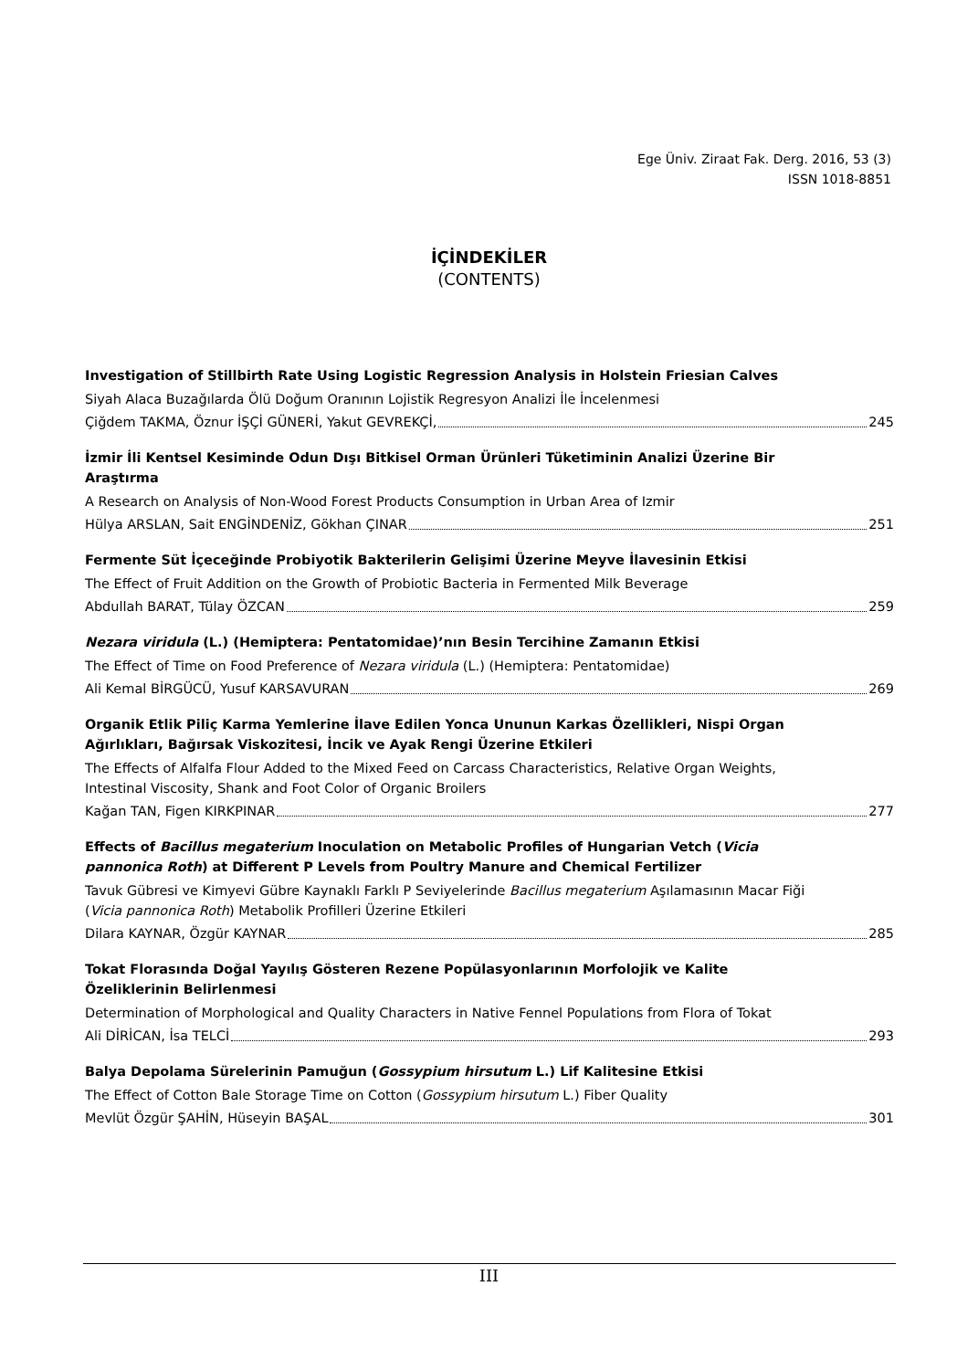Ege Üniv. Ziraat Fak. Derg. 2016, 53 (3)
ISSN 1018-8851
İÇİNDEKİLER
(CONTENTS)
Investigation of Stillbirth Rate Using Logistic Regression Analysis in Holstein Friesian Calves
Siyah Alaca Buzağılarda Ölü Doğum Oranının Lojistik Regresyon Analizi İle İncelenmesi
Çiğdem TAKMA, Öznur İŞÇİ GÜNERİ, Yakut GEVREKÇİ, 245
İzmir İli Kentsel Kesiminde Odun Dışı Bitkisel Orman Ürünleri Tüketiminin Analizi Üzerine Bir Araştırma
A Research on Analysis of Non-Wood Forest Products Consumption in Urban Area of Izmir
Hülya ARSLAN, Sait ENGİNDENİZ, Gökhan ÇINAR 251
Fermente Süt İçeceğinde Probiyotik Bakterilerin Gelişimi Üzerine Meyve İlavesinin Etkisi
The Effect of Fruit Addition on the Growth of Probiotic Bacteria in Fermented Milk Beverage
Abdullah BARAT, Tülay ÖZCAN 259
Nezara viridula (L.) (Hemiptera: Pentatomidae)’nın Besin Tercihine Zamanın Etkisi
The Effect of Time on Food Preference of Nezara viridula (L.) (Hemiptera: Pentatomidae)
Ali Kemal BİRGÜCÜ, Yusuf KARSAVURAN 269
Organik Etlik Piliç Karma Yemlerine İlave Edilen Yonca Ununun Karkas Özellikleri, Nispi Organ Ağırlıkları, Bağırsak Viskozitesi, İncik ve Ayak Rengi Üzerine Etkileri
The Effects of Alfalfa Flour Added to the Mixed Feed on Carcass Characteristics, Relative Organ Weights, Intestinal Viscosity, Shank and Foot Color of Organic Broilers
Kağan TAN, Figen KIRKPINAR 277
Effects of Bacillus megaterium Inoculation on Metabolic Profiles of Hungarian Vetch (Vicia pannonica Roth) at Different P Levels from Poultry Manure and Chemical Fertilizer
Tavuk Gübresi ve Kimyevi Gübre Kaynaklı Farklı P Seviyelerinde Bacillus megaterium Aşılamasının Macar Fiği (Vicia pannonica Roth) Metabolik Profilleri Üzerine Etkileri
Dilara KAYNAR, Özgür KAYNAR 285
Tokat Florasında Doğal Yayılış Gösteren Rezene Popülasyonlarının Morfolojik ve Kalite Özeliklerinin Belirlenmesi
Determination of Morphological and Quality Characters in Native Fennel Populations from Flora of Tokat
Ali DİRİCAN, İsa TELCİ 293
Balya Depolama Sürelerinin Pamuğun (Gossypium hirsutum L.) Lif Kalitesine Etkisi
The Effect of Cotton Bale Storage Time on Cotton (Gossypium hirsutum L.) Fiber Quality
Mevlüt Özgür ŞAHİN, Hüseyin BAŞAL 301
III